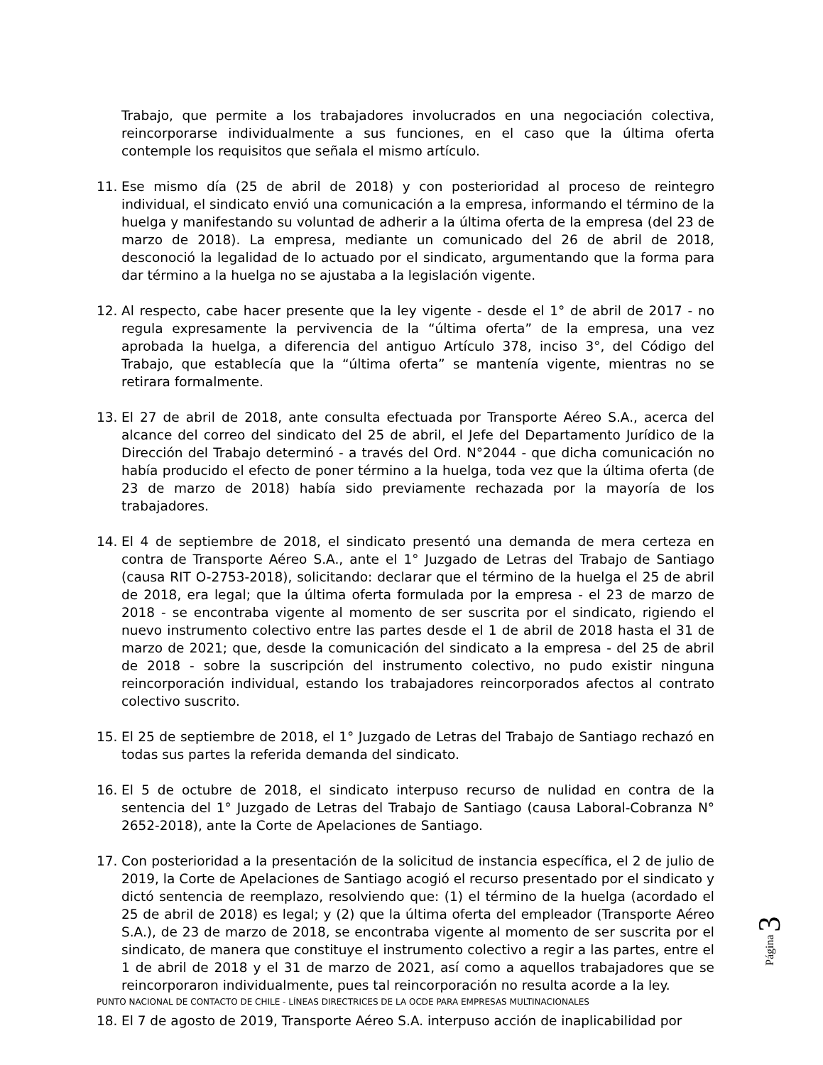Trabajo, que permite a los trabajadores involucrados en una negociación colectiva, reincorporarse individualmente a sus funciones, en el caso que la última oferta contemple los requisitos que señala el mismo artículo.
11. Ese mismo día (25 de abril de 2018) y con posterioridad al proceso de reintegro individual, el sindicato envió una comunicación a la empresa, informando el término de la huelga y manifestando su voluntad de adherir a la última oferta de la empresa (del 23 de marzo de 2018). La empresa, mediante un comunicado del 26 de abril de 2018, desconoció la legalidad de lo actuado por el sindicato, argumentando que la forma para dar término a la huelga no se ajustaba a la legislación vigente.
12. Al respecto, cabe hacer presente que la ley vigente - desde el 1° de abril de 2017 - no regula expresamente la pervivencia de la “última oferta” de la empresa, una vez aprobada la huelga, a diferencia del antiguo Artículo 378, inciso 3°, del Código del Trabajo, que establecía que la “última oferta” se mantenía vigente, mientras no se retirara formalmente.
13. El 27 de abril de 2018, ante consulta efectuada por Transporte Aéreo S.A., acerca del alcance del correo del sindicato del 25 de abril, el Jefe del Departamento Jurídico de la Dirección del Trabajo determinó - a través del Ord. N°2044 - que dicha comunicación no había producido el efecto de poner término a la huelga, toda vez que la última oferta (de 23 de marzo de 2018) había sido previamente rechazada por la mayoría de los trabajadores.
14. El 4 de septiembre de 2018, el sindicato presentó una demanda de mera certeza en contra de Transporte Aéreo S.A., ante el 1° Juzgado de Letras del Trabajo de Santiago (causa RIT O-2753-2018), solicitando: declarar que el término de la huelga el 25 de abril de 2018, era legal; que la última oferta formulada por la empresa - el 23 de marzo de 2018 - se encontraba vigente al momento de ser suscrita por el sindicato, rigiendo el nuevo instrumento colectivo entre las partes desde el 1 de abril de 2018 hasta el 31 de marzo de 2021; que, desde la comunicación del sindicato a la empresa - del 25 de abril de 2018 - sobre la suscripción del instrumento colectivo, no pudo existir ninguna reincorporación individual, estando los trabajadores reincorporados afectos al contrato colectivo suscrito.
15. El 25 de septiembre de 2018, el 1° Juzgado de Letras del Trabajo de Santiago rechazó en todas sus partes la referida demanda del sindicato.
16. El 5 de octubre de 2018, el sindicato interpuso recurso de nulidad en contra de la sentencia del 1° Juzgado de Letras del Trabajo de Santiago (causa Laboral-Cobranza N° 2652-2018), ante la Corte de Apelaciones de Santiago.
17. Con posterioridad a la presentación de la solicitud de instancia específica, el 2 de julio de 2019, la Corte de Apelaciones de Santiago acogió el recurso presentado por el sindicato y dictó sentencia de reemplazo, resolviendo que: (1) el término de la huelga (acordado el 25 de abril de 2018) es legal; y (2) que la última oferta del empleador (Transporte Aéreo S.A.), de 23 de marzo de 2018, se encontraba vigente al momento de ser suscrita por el sindicato, de manera que constituye el instrumento colectivo a regir a las partes, entre el 1 de abril de 2018 y el 31 de marzo de 2021, así como a aquellos trabajadores que se reincorporaron individualmente, pues tal reincorporación no resulta acorde a la ley.
18. El 7 de agosto de 2019, Transporte Aéreo S.A. interpuso acción de inaplicabilidad por
Página 3
PUNTO NACIONAL DE CONTACTO DE CHILE - LÍNEAS DIRECTRICES DE LA OCDE PARA EMPRESAS MULTINACIONALES